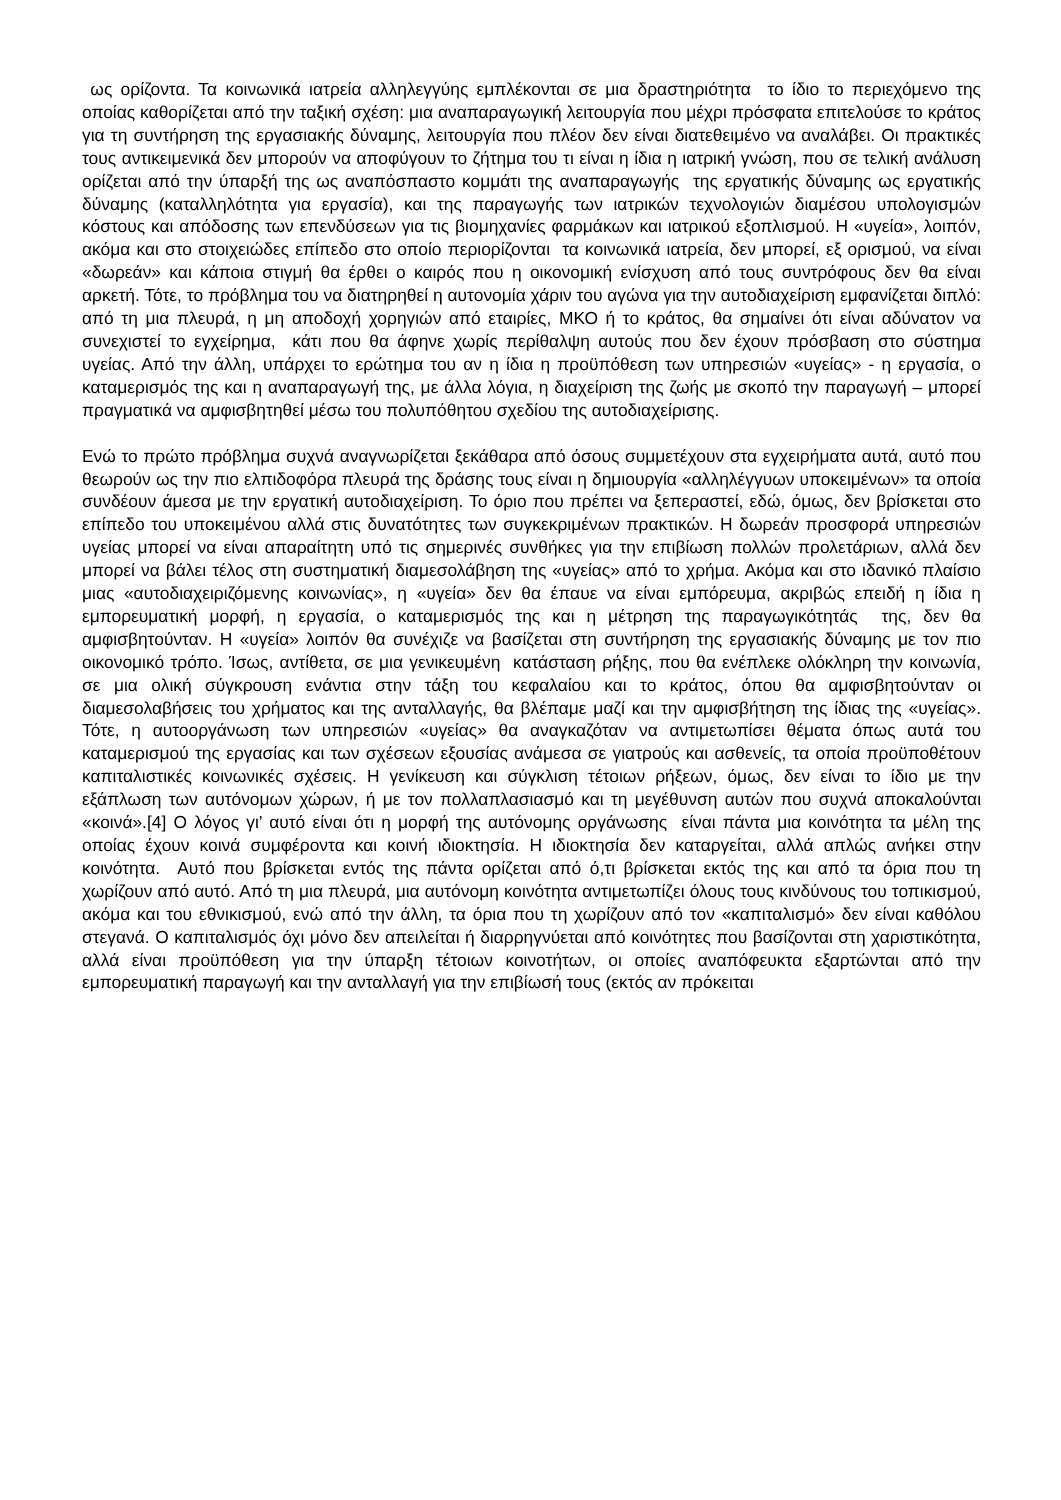ως ορίζοντα. Τα κοινωνικά ιατρεία αλληλεγγύης εμπλέκονται σε μια δραστηριότητα το ίδιο το περιεχόμενο της οποίας καθορίζεται από την ταξική σχέση: μια αναπαραγωγική λειτουργία που μέχρι πρόσφατα επιτελούσε το κράτος για τη συντήρηση της εργασιακής δύναμης, λειτουργία που πλέον δεν είναι διατεθειμένο να αναλάβει. Οι πρακτικές τους αντικειμενικά δεν μπορούν να αποφύγουν το ζήτημα του τι είναι η ίδια η ιατρική γνώση, που σε τελική ανάλυση ορίζεται από την ύπαρξή της ως αναπόσπαστο κομμάτι της αναπαραγωγής της εργατικής δύναμης ως εργατικής δύναμης (καταλληλότητα για εργασία), και της παραγωγής των ιατρικών τεχνολογιών διαμέσου υπολογισμών κόστους και απόδοσης των επενδύσεων για τις βιομηχανίες φαρμάκων και ιατρικού εξοπλισμού. Η «υγεία», λοιπόν, ακόμα και στο στοιχειώδες επίπεδο στο οποίο περιορίζονται τα κοινωνικά ιατρεία, δεν μπορεί, εξ ορισμού, να είναι «δωρεάν» και κάποια στιγμή θα έρθει ο καιρός που η οικονομική ενίσχυση από τους συντρόφους δεν θα είναι αρκετή. Τότε, το πρόβλημα του να διατηρηθεί η αυτονομία χάριν του αγώνα για την αυτοδιαχείριση εμφανίζεται διπλό: από τη μια πλευρά, η μη αποδοχή χορηγιών από εταιρίες, ΜΚΟ ή το κράτος, θα σημαίνει ότι είναι αδύνατον να συνεχιστεί το εγχείρημα, κάτι που θα άφηνε χωρίς περίθαλψη αυτούς που δεν έχουν πρόσβαση στο σύστημα υγείας. Από την άλλη, υπάρχει το ερώτημα του αν η ίδια η προϋπόθεση των υπηρεσιών «υγείας» - η εργασία, ο καταμερισμός της και η αναπαραγωγή της, με άλλα λόγια, η διαχείριση της ζωής με σκοπό την παραγωγή – μπορεί πραγματικά να αμφισβητηθεί μέσω του πολυπόθητου σχεδίου της αυτοδιαχείρισης.
Ενώ το πρώτο πρόβλημα συχνά αναγνωρίζεται ξεκάθαρα από όσους συμμετέχουν στα εγχειρήματα αυτά, αυτό που θεωρούν ως την πιο ελπιδοφόρα πλευρά της δράσης τους είναι η δημιουργία «αλληλέγγυων υποκειμένων» τα οποία συνδέουν άμεσα με την εργατική αυτοδιαχείριση. Το όριο που πρέπει να ξεπεραστεί, εδώ, όμως, δεν βρίσκεται στο επίπεδο του υποκειμένου αλλά στις δυνατότητες των συγκεκριμένων πρακτικών. Η δωρεάν προσφορά υπηρεσιών υγείας μπορεί να είναι απαραίτητη υπό τις σημερινές συνθήκες για την επιβίωση πολλών προλετάριων, αλλά δεν μπορεί να βάλει τέλος στη συστηματική διαμεσολάβηση της «υγείας» από το χρήμα. Ακόμα και στο ιδανικό πλαίσιο μιας «αυτοδιαχειριζόμενης κοινωνίας», η «υγεία» δεν θα έπαυε να είναι εμπόρευμα, ακριβώς επειδή η ίδια η εμπορευματική μορφή, η εργασία, ο καταμερισμός της και η μέτρηση της παραγωγικότητάς της, δεν θα αμφισβητούνταν. Η «υγεία» λοιπόν θα συνέχιζε να βασίζεται στη συντήρηση της εργασιακής δύναμης με τον πιο οικονομικό τρόπο. Ίσως, αντίθετα, σε μια γενικευμένη κατάσταση ρήξης, που θα ενέπλεκε ολόκληρη την κοινωνία, σε μια ολική σύγκρουση ενάντια στην τάξη του κεφαλαίου και το κράτος, όπου θα αμφισβητούνταν οι διαμεσολαβήσεις του χρήματος και της ανταλλαγής, θα βλέπαμε μαζί και την αμφισβήτηση της ίδιας της «υγείας». Τότε, η αυτοοργάνωση των υπηρεσιών «υγείας» θα αναγκαζόταν να αντιμετωπίσει θέματα όπως αυτά του καταμερισμού της εργασίας και των σχέσεων εξουσίας ανάμεσα σε γιατρούς και ασθενείς, τα οποία προϋποθέτουν καπιταλιστικές κοινωνικές σχέσεις. Η γενίκευση και σύγκλιση τέτοιων ρήξεων, όμως, δεν είναι το ίδιο με την εξάπλωση των αυτόνομων χώρων, ή με τον πολλαπλασιασμό και τη μεγέθυνση αυτών που συχνά αποκαλούνται «κοινά».[4] Ο λόγος γι’ αυτό είναι ότι η μορφή της αυτόνομης οργάνωσης είναι πάντα μια κοινότητα τα μέλη της οποίας έχουν κοινά συμφέροντα και κοινή ιδιοκτησία. Η ιδιοκτησία δεν καταργείται, αλλά απλώς ανήκει στην κοινότητα. Αυτό που βρίσκεται εντός της πάντα ορίζεται από ό,τι βρίσκεται εκτός της και από τα όρια που τη χωρίζουν από αυτό. Από τη μια πλευρά, μια αυτόνομη κοινότητα αντιμετωπίζει όλους τους κινδύνους του τοπικισμού, ακόμα και του εθνικισμού, ενώ από την άλλη, τα όρια που τη χωρίζουν από τον «καπιταλισμό» δεν είναι καθόλου στεγανά. Ο καπιταλισμός όχι μόνο δεν απειλείται ή διαρρηγνύεται από κοινότητες που βασίζονται στη χαριστικότητα, αλλά είναι προϋπόθεση για την ύπαρξη τέτοιων κοινοτήτων, οι οποίες αναπόφευκτα εξαρτώνται από την εμπορευματική παραγωγή και την ανταλλαγή για την επιβίωσή τους (εκτός αν πρόκειται